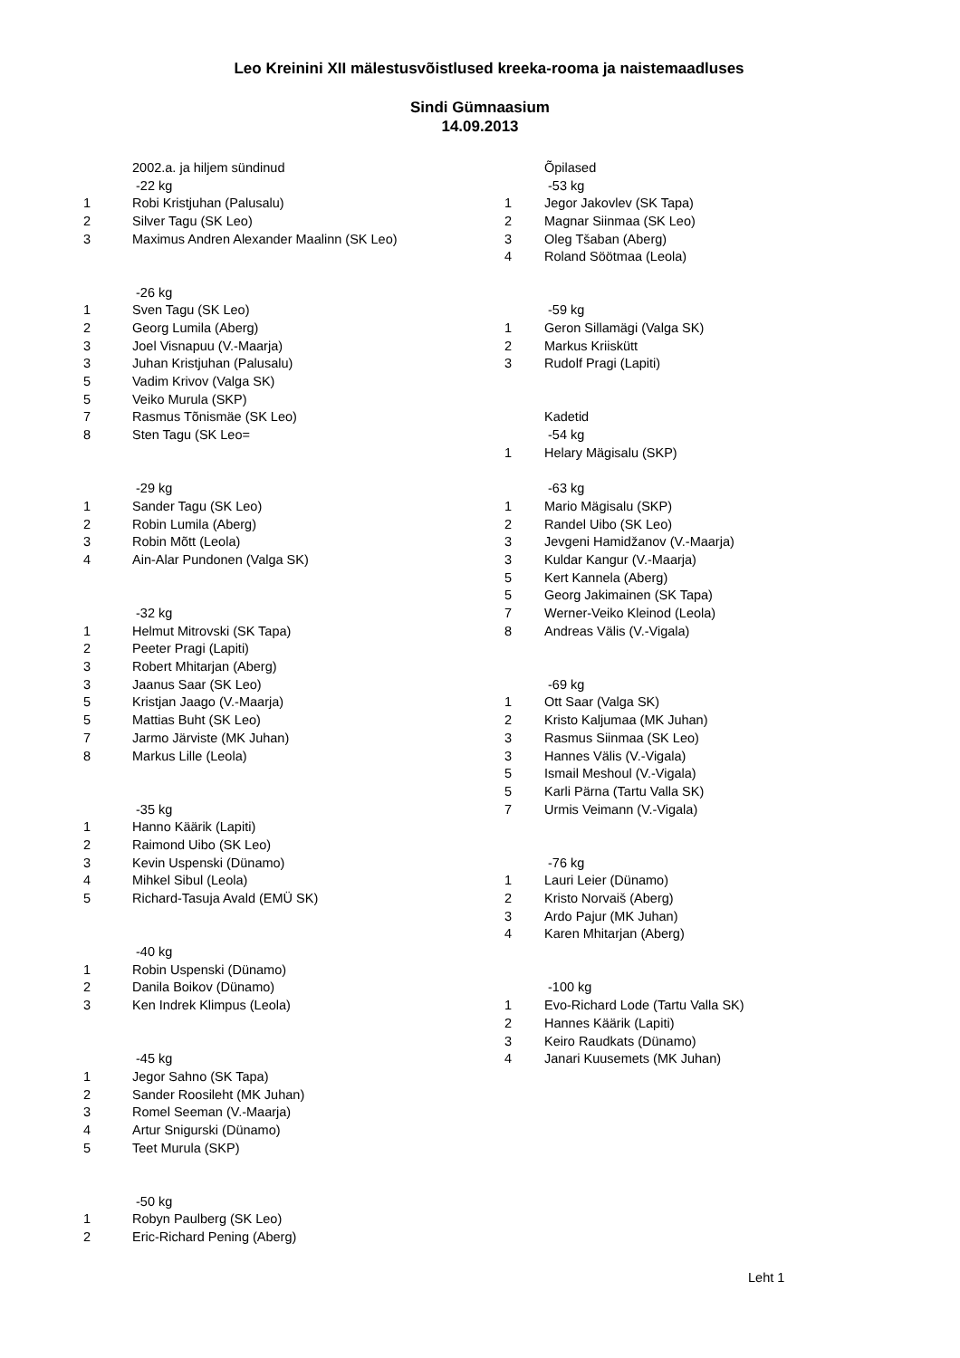Leo Kreinini XII mälestusvõistlused kreeka-rooma ja naistemaadluses
Sindi Gümnaasium
14.09.2013
| | 2002.a. ja hiljem sündinud | | Õpilased |
| | -22 kg | | -53 kg |
| 1 | Robi Kristjuhan (Palusalu) | 1 | Jegor Jakovlev (SK Tapa) |
| 2 | Silver Tagu (SK Leo) | 2 | Magnar Siinmaa (SK Leo) |
| 3 | Maximus Andren Alexander Maalinn (SK Leo) | 3 | Oleg Tšaban (Aberg) |
| | | 4 | Roland Söötmaa (Leola) |
| | -26 kg | | |
| 1 | Sven Tagu (SK Leo) | | -59 kg |
| 2 | Georg Lumila (Aberg) | 1 | Geron Sillamägi (Valga SK) |
| 3 | Joel Visnapuu (V.-Maarja) | 2 | Markus Kriiskütt |
| 3 | Juhan Kristjuhan (Palusalu) | 3 | Rudolf Pragi (Lapiti) |
| 5 | Vadim Krivov (Valga SK) | | |
| 5 | Veiko Murula (SKP) | | |
| 7 | Rasmus Tõnismäe (SK Leo) | | Kadetid |
| 8 | Sten Tagu (SK Leo= | | -54 kg |
| | | 1 | Helary Mägisalu (SKP) |
| | -29 kg | | -63 kg |
| 1 | Sander Tagu (SK Leo) | 1 | Mario Mägisalu (SKP) |
| 2 | Robin Lumila (Aberg) | 2 | Randel Uibo (SK Leo) |
| 3 | Robin Mõtt (Leola) | 3 | Jevgeni Hamidžanov (V.-Maarja) |
| 4 | Ain-Alar Pundonen (Valga SK) | 3 | Kuldar Kangur (V.-Maarja) |
| | | 5 | Kert Kannela (Aberg) |
| | | 5 | Georg Jakimainen (SK Tapa) |
| | -32 kg | 7 | Werner-Veiko Kleinod (Leola) |
| 1 | Helmut Mitrovski (SK Tapa) | 8 | Andreas Välis (V.-Vigala) |
| 2 | Peeter Pragi (Lapiti) | | |
| 3 | Robert Mhitarjan (Aberg) | | |
| 3 | Jaanus Saar (SK Leo) | | -69 kg |
| 5 | Kristjan Jaago (V.-Maarja) | 1 | Ott Saar (Valga SK) |
| 5 | Mattias Buht (SK Leo) | 2 | Kristo Kaljumaa (MK Juhan) |
| 7 | Jarmo Järviste (MK Juhan) | 3 | Rasmus Siinmaa (SK Leo) |
| 8 | Markus Lille (Leola) | 3 | Hannes Välis (V.-Vigala) |
| | | 5 | Ismail Meshoul (V.-Vigala) |
| | | 5 | Karli Pärna (Tartu Valla SK) |
| | -35 kg | 7 | Urmis Veimann (V.-Vigala) |
| 1 | Hanno Käärik (Lapiti) | | |
| 2 | Raimond Uibo (SK Leo) | | |
| 3 | Kevin Uspenski (Dünamo) | | -76 kg |
| 4 | Mihkel Sibul (Leola) | 1 | Lauri Leier (Dünamo) |
| 5 | Richard-Tasuja Avald (EMÜ SK) | 2 | Kristo Norvaiš (Aberg) |
| | | 3 | Ardo Pajur (MK Juhan) |
| | | 4 | Karen Mhitarjan (Aberg) |
| | -40 kg | | |
| 1 | Robin Uspenski (Dünamo) | | |
| 2 | Danila Boikov (Dünamo) | | -100 kg |
| 3 | Ken Indrek Klimpus (Leola) | 1 | Evo-Richard Lode (Tartu Valla SK) |
| | | 2 | Hannes Käärik (Lapiti) |
| | | 3 | Keiro Raudkats (Dünamo) |
| | -45 kg | 4 | Janari Kuusemets (MK Juhan) |
| 1 | Jegor Sahno (SK Tapa) | | |
| 2 | Sander Roosileht (MK Juhan) | | |
| 3 | Romel Seeman (V.-Maarja) | | |
| 4 | Artur Snigurski (Dünamo) | | |
| 5 | Teet Murula (SKP) | | |
| | -50 kg | | |
| 1 | Robyn Paulberg (SK Leo) | | |
| 2 | Eric-Richard Pening (Aberg) | | |
Leht 1